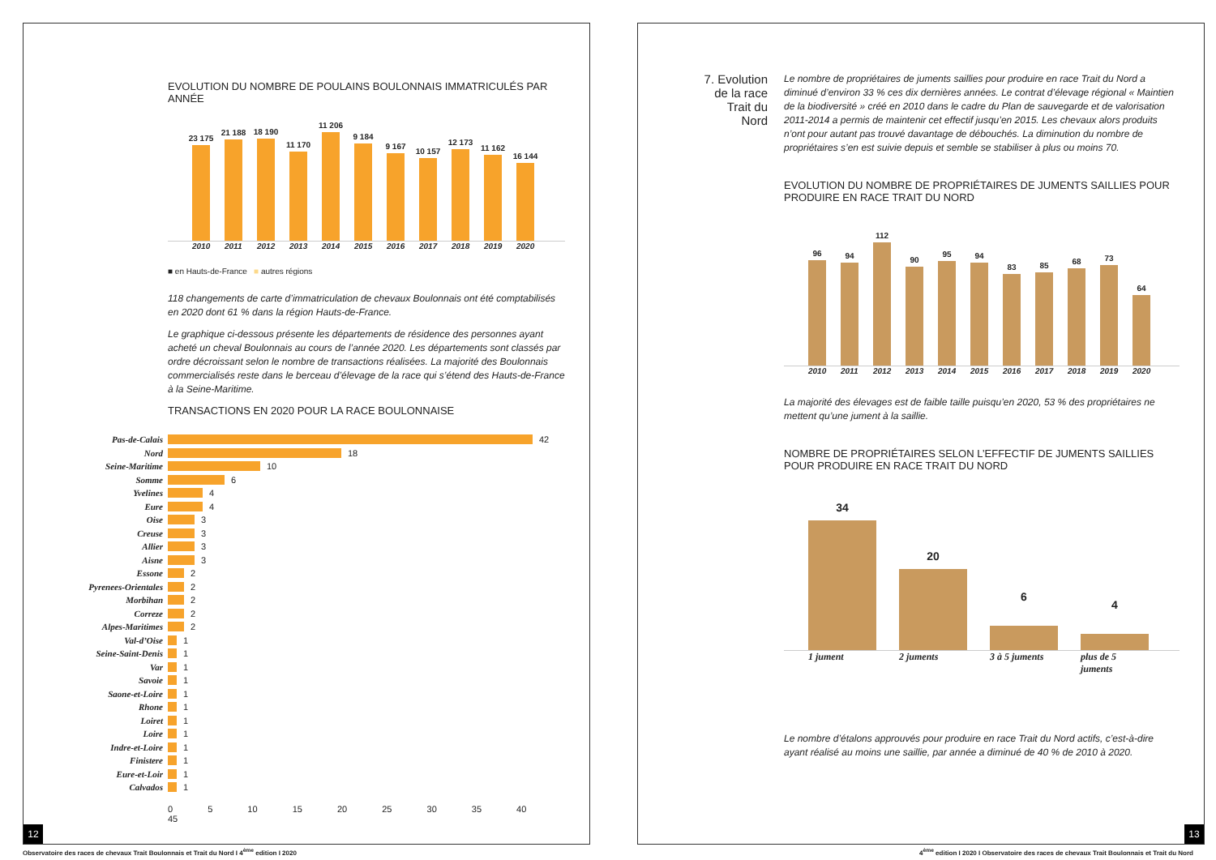EVOLUTION DU NOMBRE DE POULAINS BOULONNAIS IMMATRICULÉS PAR ANNÉE
23 175
21 188
18 190
11 170
11 206
9 184
9 167
10 157
12 173
11 162
16 144
2010
2011
2012
2013
2014
2015
2016
2017
2018
2019
2020
■ en Hauts-de-France ■ autres régions
118 changements de carte d’immatriculation de chevaux Boulonnais ont été comptabilisés en 2020 dont 61 % dans la région Hauts-de-France.
Le graphique ci-dessous présente les départements de résidence des personnes ayant acheté un cheval Boulonnais au cours de l’année 2020. Les départements sont classés par ordre décroissant selon le nombre de transactions réalisées. La majorité des Boulonnais commercialisés reste dans le berceau d’élevage de la race qui s’étend des Hauts-de-France à la Seine-Maritime.
TRANSACTIONS EN 2020 POUR LA RACE BOULONNAISE
Pas-de-Calais 42
Nord 18
Seine-Maritime 10
Somme 6
Yvelines 4
Eure 4
Oise 3
Creuse 3
Allier 3
Aisne 3
Essone 2
Pyrenees-Orientales 2
Morbihan 2
Correze 2
Alpes-Maritimes 2
Val-d’Oise 1
Seine-Saint-Denis 1
Var 1
Savoie 1
Saone-et-Loire 1
Rhone 1
Loiret 1
Loire 1
Indre-et-Loire 1
Finistere 1
Eure-et-Loir 1
Calvados 1
0 5 10 15 20 25 30 35 40 45
12
7. Evolution de la race Trait du Nord
Le nombre de propriétaires de juments saillies pour produire en race Trait du Nord a diminué d’environ 33 % ces dix dernières années. Le contrat d’élevage régional « Maintien de la biodiversité » créé en 2010 dans le cadre du Plan de sauvegarde et de valorisation 2011-2014 a permis de maintenir cet effectif jusqu’en 2015. Les chevaux alors produits n’ont pour autant pas trouvé davantage de débouchés. La diminution du nombre de propriétaires s’en est suivie depuis et semble se stabiliser à plus ou moins 70.
EVOLUTION DU NOMBRE DE PROPRIÉTAIRES DE JUMENTS SAILLIES POUR PRODUIRE EN RACE TRAIT DU NORD
96
94
112
90
95
94
83
85
68
73
64
2010
2011
2012
2013
2014
2015
2016
2017
2018
2019
2020
La majorité des élevages est de faible taille puisqu’en 2020, 53 % des propriétaires ne mettent qu’une jument à la saillie.
NOMBRE DE PROPRIÉTAIRES SELON L’EFFECTIF DE JUMENTS SAILLIES POUR PRODUIRE EN RACE TRAIT DU NORD
34
20
6
4
1 jument 2 juments 3 à 5 juments
plus de 5 juments
Le nombre d’étalons approuvés pour produire en race Trait du Nord actifs, c’est-à-dire ayant réalisé au moins une saillie, par année a diminué de 40 % de 2010 à 2020.
13
Observatoire des races de chevaux Trait Boulonnais et Trait du Nord I 4<sup>ème</sup> edition I 2020
4<sup>ème</sup> edition I 2020 I Observatoire des races de chevaux Trait Boulonnais et Trait du Nord